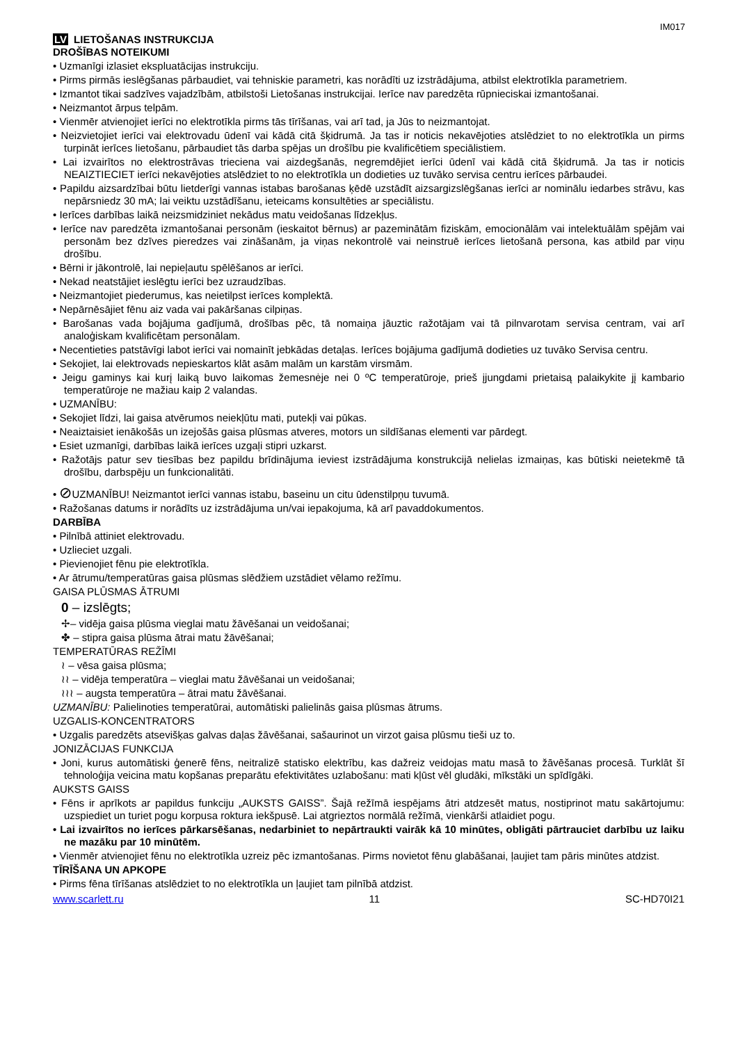IM017
LV LIETOŠANAS INSTRUKCIJA
DROŠĪBAS NOTEIKUMI
• Uzmanīgi izlasiet ekspluatācijas instrukciju.
• Pirms pirmās ieslēgšanas pārbaudiet, vai tehniskie parametri, kas norādīti uz izstrādājuma, atbilst elektrotīkla parametriem.
• Izmantot tikai sadzīves vajadzībām, atbilstoši Lietošanas instrukcijai. Ierīce nav paredzēta rūpnieciskai izmantošanai.
• Neizmantot ārpus telpām.
• Vienmēr atvienojiet ierīci no elektrotīkla pirms tās tīrīšanas, vai arī tad, ja Jūs to neizmantojat.
• Neizvietojiet ierīci vai elektrovadu ūdenī vai kādā citā šķidrumā. Ja tas ir noticis nekavējoties atslēdziet to no elektrotīkla un pirms turpināt ierīces lietošanu, pārbaudiet tās darba spējas un drošību pie kvalificētiem speciālistiem.
• Lai izvairītos no elektrostrāvas trieciena vai aizdegšanās, negremdējiet ierīci ūdenī vai kādā citā šķidrumā. Ja tas ir noticis NEAIZTIECIET ierīci nekavējoties atslēdziet to no elektrotīkla un dodieties uz tuvāko servisa centru ierīces pārbaudei.
• Papildu aizsardzībai būtu lietderīgi vannas istabas barošanas ķēdē uzstādīt aizsargizslēgšanas ierīci ar nominālu iedarbes strāvu, kas nepārsniedz 30 mA; lai veiktu uzstādīšanu, ieteicams konsultēties ar speciālistu.
• Ierīces darbības laikā neizsmidziniet nekādus matu veidošanas līdzekļus.
• Ierīce nav paredzēta izmantošanai personām (ieskaitot bērnus) ar pazeminātām fiziskām, emocionālām vai intelektuālām spējām vai personām bez dzīves pieredzes vai zināšanām, ja viņas nekontrolē vai neinstruē ierīces lietošanā persona, kas atbild par viņu drošību.
• Bērni ir jākontrolē, lai nepieļautu spēlēšanos ar ierīci.
• Nekad neatstājiet ieslēgtu ierīci bez uzraudzības.
• Neizmantojiet piederumus, kas neietilpst ierīces komplektā.
• Nepārnēsājiet fēnu aiz vada vai pakāršanas cilpiņas.
• Barošanas vada bojājuma gadījumā, drošības pēc, tā nomaiņa jāuztic ražotājam vai tā pilnvarotam servisa centram, vai arī analoģiskam kvalificētam personālam.
• Necentieties patstāvīgi labot ierīci vai nomainīt jebkādas detaļas. Ierīces bojājuma gadījumā dodieties uz tuvāko Servisa centru.
• Sekojiet, lai elektrovads nepieskartos klāt asām malām un karstām virsmām.
• Jeigu gaminys kai kurį laiką buvo laikomas žemesnėje nei 0 ºC temperatūroje, prieš įjungdami prietaisą palaikykite jį kambario temperatūroje ne mažiau kaip 2 valandas.
• UZMANĪBU:
• Sekojiet līdzi, lai gaisa atvērumos neiekļūtu mati, putekļi vai pūkas.
• Neaiztaisiet ienākošās un izejošās gaisa plūsmas atveres, motors un sildīšanas elementi var pārdegt.
• Esiet uzmanīgi, darbības laikā ierīces uzgaļi stipri uzkarst.
• Ražotājs patur sev tiesības bez papildu brīdinājuma ieviest izstrādājuma konstrukcijā nelielas izmaiņas, kas būtiski neietekmē tā drošību, darbspēju un funkcionalitāti.
• ⊘UZMANĪBU! Neizmantot ierīci vannas istabu, baseinu un citu ūdenstilpņu tuvumā.
• Ražošanas datums ir norādīts uz izstrādājuma un/vai iepakojuma, kā arī pavaddokumentos.
DARBĪBA
• Pilnībā attiniet elektrovadu.
• Uzlieciet uzgali.
• Pievienojiet fēnu pie elektrotīkla.
• Ar ātrumu/temperatūras gaisa plūsmas slēdžiem uzstādiet vēlamo režīmu.
GAISA PLŪSMAS ĀTRUMI
0 – izslēgts;
✢– vidēja gaisa plūsma vieglai matu žāvēšanai un veidošanai;
✤ – stipra gaisa plūsma ātrai matu žāvēšanai;
TEMPERATŪRAS REŽĪMI
≀ – vēsa gaisa plūsma;
≀≀ – vidēja temperatūra – vieglai matu žāvēšanai un veidošanai;
≀≀≀ – augsta temperatūra – ātrai matu žāvēšanai.
UZMANĪBU: Palielinoties temperatūrai, automātiski palielinās gaisa plūsmas ātrums.
UZGALIS-KONCENTRATORS
• Uzgalis paredzēts atsevišķas galvas daļas žāvēšanai, sašaurinot un virzot gaisa plūsmu tieši uz to.
JONIZĀCIJAS FUNKCIJA
• Joni, kurus automātiski ģenerē fēns, neitralizē statisko elektrību, kas dažreiz veidojas matu masā to žāvēšanas procesā. Turklāt šī tehnoloģija veicina matu kopšanas preparātu efektivitātes uzlabošanu: mati kļūst vēl gludāki, mīkstāki un spīdīgāki.
AUKSTS GAISS
• Fēns ir aprīkots ar papildus funkciju „AUKSTS GAISS”. Šajā režīmā iespējams ātri atdzesēt matus, nostiprinot matu sakārtojumu: uzspiediet un turiet pogu korpusa roktura iekšpusē. Lai atgrieztos normālā režīmā, vienkārši atlaidiet pogu.
• Lai izvairītos no ierīces pārkarsēšanas, nedarbiniet to nepārtraukti vairāk kā 10 minūtes, obligāti pārtrauciet darbību uz laiku ne mazāku par 10 minūtēm.
• Vienmēr atvienojiet fēnu no elektrotīkla uzreiz pēc izmantošanas. Pirms novietot fēnu glabāšanai, ļaujiet tam pāris minūtes atdzist.
TĪRĪŠANA UN APKOPE
• Pirms fēna tīrīšanas atslēdziet to no elektrotīkla un ļaujiet tam pilnībā atdzist.
www.scarlett.ru 11 SC-HD70I21